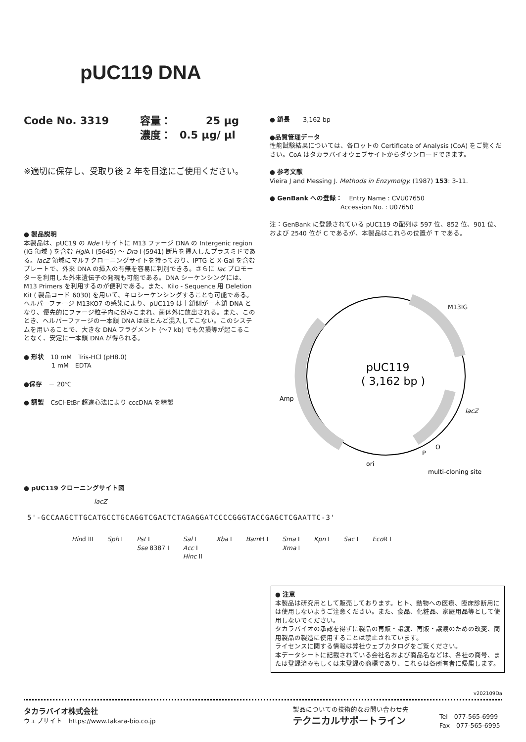pUC119 DNA
Code No. 3319 容量： 25 μg
濃度： 0.5 μg/ μl
※適切に保存し、受取り後 2 年を目途にご使用ください。
● 製品説明
本製品は、pUC19 の Nde I サイトに M13 ファージ DNA の Intergenic region (IG 領域 ) を含む Hgi A I (5645) ～ Dra I (5941) 断片を挿入したプラスミドである。lacZ 領域にマルチクローニングサイトを持っており、IPTG と X-Gal を含むプレートで、外来 DNA の挿入の有無を容易に判別できる。さらに lac プロモーターを利用した外来遺伝子の発現も可能である。DNA シーケンシングには、M13 Primers を利用するのが便利である。また、Kilo - Sequence 用 Deletion Kit ( 製品コード 6030) を用いて、キロシーケンシングすることも可能である。
ヘルパーファージ M13KO7 の感染により、pUC119 は十鎖側が一本鎖 DNA となり、優先的にファージ粒子内に包みこまれ、菌体外に放出される。また、このとき、ヘルパーファージの一本鎖 DNA はほとんど混入してこない。このシステムを用いることで、大きな DNA フラグメント (～7 kb) でも欠損等が起こることなく、安定に一本鎖 DNA が得られる。
● 形状　10 mM　Tris-HCl (pH8.0)
　　　　 1 mM　EDTA
●保存　－ 20℃
● 調製　CsCl-EtBr 超遠心法により cccDNA を精製
● 鎖長　　3,162 bp
●品質管理データ
性能試験結果については、各ロットの Certificate of Analysis (CoA) をご覧ください。CoA はタカラバイオウェブサイトからダウンロードできます。
● 参考文献
Vieira J and Messing J. Methods in Enzymolgy. (1987) 153: 3-11.
● GenBank への登録：　Entry Name : CVU07650
　　　　　　　　　　　Accession No. : U07650
注：GenBank に登録されている pUC119 の配列は 597 位、852 位、901 位、および 2540 位が C であるが、本製品はこれらの位置が T である。
pUC119
( 3,162 bp )
M13IG
Amp
lacZ
ori
P
O
multi-cloning site
● pUC119 クローニングサイト図
lacZ
5'-GCCAAGCTTGCATGCCTGCAGGTCGACTCTAGAGGATCCCCGGGTACCGAGCTCGAATTC-3'
Hind III Sph I Pst I
Sse 8387 I Sal I
Acc I
Hinc II Xba I Bam H I Sma I
Xma I Kpn I Sac I Eco R I
● 注意
本製品は研究用として販売しております。ヒト、動物への医療、臨床診断用には使用しないようご注意ください。また、食品、化粧品、家庭用品等として使用しないでください。
タカラバイオの承認を得ずに製品の再販・譲渡、再販・譲渡のための改変、商用製品の製造に使用することは禁止されています。
ライセンスに関する情報は弊社ウェブカタログをご覧ください。
本データシートに記載されている会社名および商品名などは、各社の商号、または登録済みもしくは未登録の商標であり、これらは各所有者に帰属します。
v202109Da
タカラバイオ株式会社
ウェブサイト　https://www.takara-bio.co.jp
製品についての技術的なお問い合わせ先
テクニカルサポートライン
Tel　077-565-6999
Fax　077-565-6995